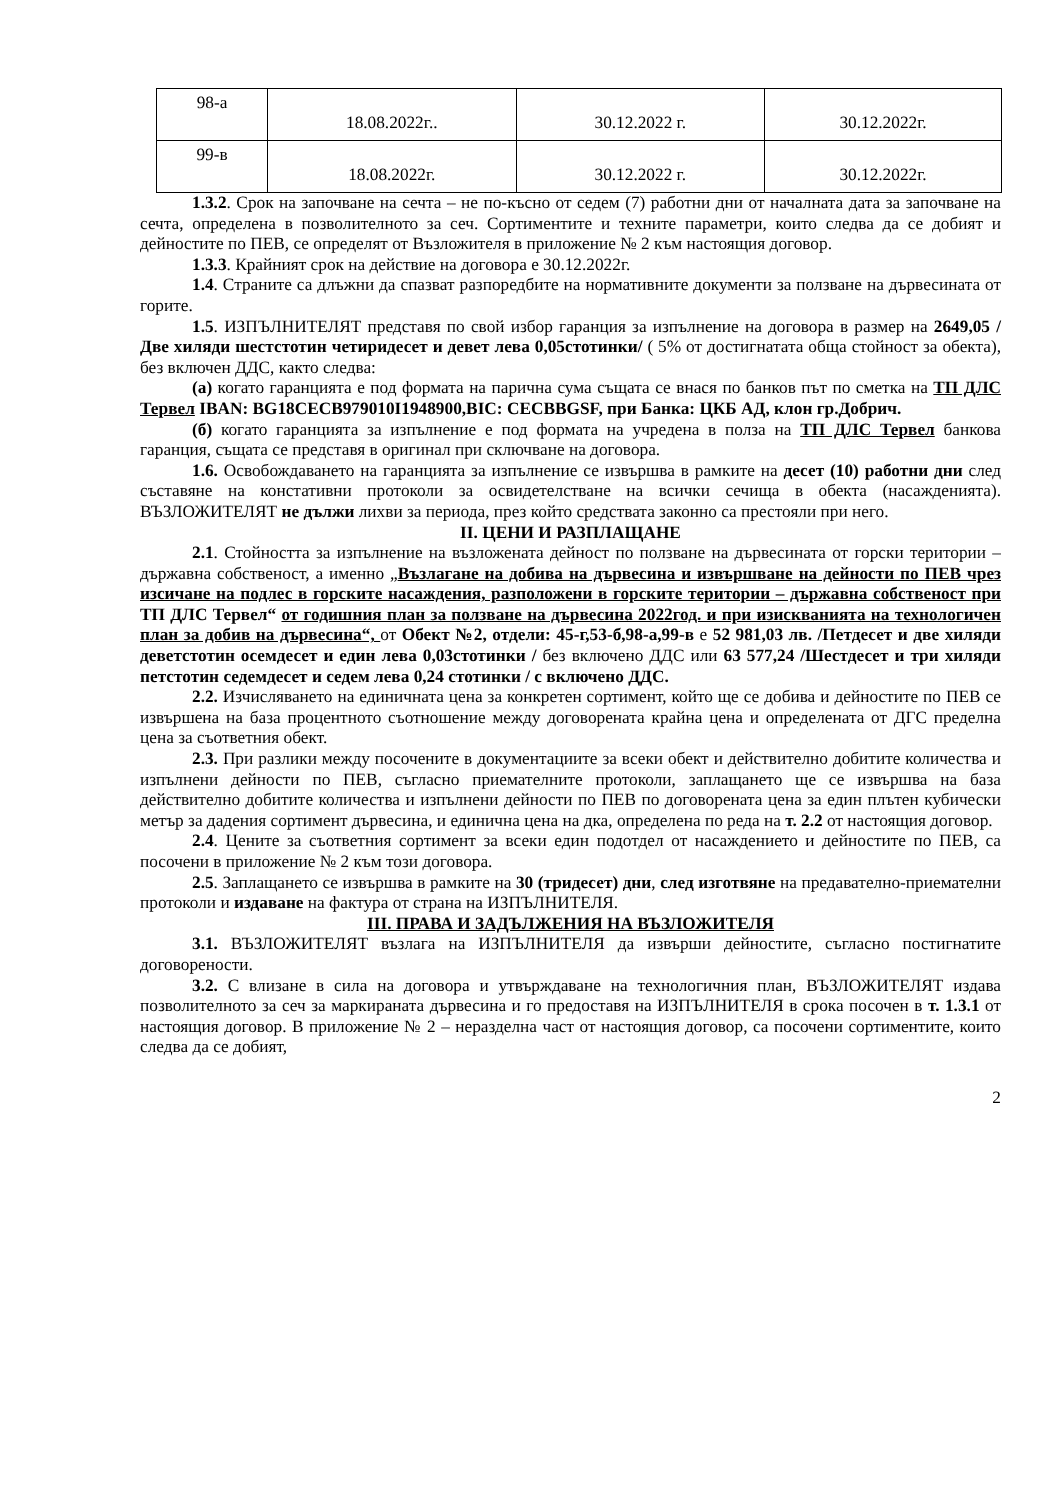| 98-а | 18.08.2022г.. | 30.12.2022 г. | 30.12.2022г. |
| 99-в | 18.08.2022г. | 30.12.2022 г. | 30.12.2022г. |
1.3.2. Срок на започване на сечта – не по-късно от седем (7) работни дни от началната дата за започване на сечта, определена в позволителното за сеч. Сортиментите и техните параметри, които следва да се добият и дейностите по ПЕВ, се определят от Възложителя в приложение № 2 към настоящия договор.
1.3.3. Крайният срок на действие на договора е 30.12.2022г.
1.4. Страните са длъжни да спазват разпоредбите на нормативните документи за ползване на дървесината от горите.
1.5. ИЗПЪЛНИТЕЛЯТ представя по свой избор гаранция за изпълнение на договора в размер на 2649,05 /Две хиляди шестстотин четиридесет и девет лева 0,05стотинки/ ( 5% от достигнатата обща стойност за обекта), без включен ДДС, както следва:
(а) когато гаранцията е под формата на парична сума същата се внася по банков път по сметка на ТП ДЛС Тервел IBAN: BG18CECB979010I1948900,BIC: CECBBGSF, при Банка: ЦКБ АД, клон гр.Добрич.
(б) когато гаранцията за изпълнение е под формата на учредена в полза на ТП ДЛС Тервел банкова гаранция, същата се представя в оригинал при сключване на договора.
1.6. Освобождаването на гаранцията за изпълнение се извършва в рамките на десет (10) работни дни след съставяне на констативни протоколи за освидетелстване на всички сечища в обекта (насажденията). ВЪЗЛОЖИТЕЛЯТ не дължи лихви за периода, през който средствата законно са престояли при него.
II. ЦЕНИ И РАЗПЛАЩАНЕ
2.1. Стойността за изпълнение на възложената дейност по ползване на дървесината от горски територии – държавна собственост, а именно „Възлагане на добива на дървесина и извършване на дейности по ПЕВ чрез изсичане на подлес в горските насаждения, разположени в горските територии – държавна собственост при ТП ДЛС Тервел“ от годишния план за ползване на дървесина 2022год. и при изискванията на технологичен план за добив на дървесина“, от Обект №2, отдели: 45-г,53-б,98-а,99-в е 52 981,03 лв. /Петдесет и две хиляди деветстотин осемдесет и един лева 0,03стотинки / без включено ДДС или 63 577,24 /Шестдесет и три хиляди петстотин седемдесет и седем лева 0,24 стотинки / с включено ДДС.
2.2. Изчисляването на единичната цена за конкретен сортимент, който ще се добива и дейностите по ПЕВ се извършена на база процентното съотношение между договорената крайна цена и определената от ДГС пределна цена за съответния обект.
2.3. При разлики между посочените в документациите за всеки обект и действително добитите количества и изпълнени дейности по ПЕВ, съгласно приемателните протоколи, заплащането ще се извършва на база действително добитите количества и изпълнени дейности по ПЕВ по договорената цена за един плътен кубически метър за дадения сортимент дървесина, и единична цена на дка, определена по реда на т. 2.2 от настоящия договор.
2.4. Цените за съответния сортимент за всеки един подотдел от насаждението и дейностите по ПЕВ, са посочени в приложение № 2 към този договора.
2.5. Заплащането се извършва в рамките на 30 (тридесет) дни, след изготвяне на предавателно-приемателни протоколи и издаване на фактура от страна на ИЗПЪЛНИТЕЛЯ.
III. ПРАВА И ЗАДЪЛЖЕНИЯ НА ВЪЗЛОЖИТЕЛЯ
3.1. ВЪЗЛОЖИТЕЛЯТ възлага на ИЗПЪЛНИТЕЛЯ да извърши дейностите, съгласно постигнатите договорености.
3.2. С влизане в сила на договора и утвърждаване на технологичния план, ВЪЗЛОЖИТЕЛЯТ издава позволителното за сеч за маркираната дървесина и го предоставя на ИЗПЪЛНИТЕЛЯ в срока посочен в т. 1.3.1 от настоящия договор. В приложение № 2 – неразделна част от настоящия договор, са посочени сортиментите, които следва да се добият,
2